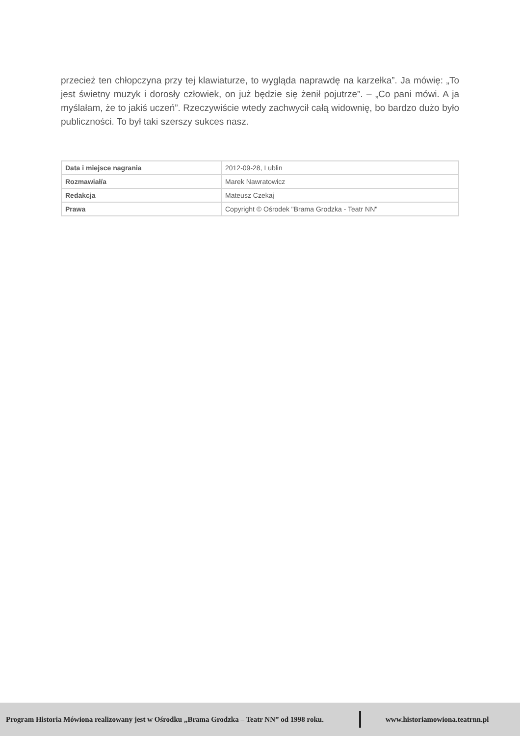przecież ten chłopczyna przy tej klawiaturze, to wygląda naprawdę na karzełka”. Ja mówię: „To jest świetny muzyk i dorosły człowiek, on już będzie się żenił pojutrze”. – „Co pani mówi. A ja myślałam, że to jakiś uczeń”. Rzeczywiście wtedy zachwycił całą widownię, bo bardzo dużo było publiczności. To był taki szerszy sukces nasz.
| Data i miejsce nagrania | 2012-09-28, Lublin |
| Rozmawiał/a | Marek Nawratowicz |
| Redakcja | Mateusz Czekaj |
| Prawa | Copyright © Ośrodek "Brama Grodzka - Teatr NN" |
Program Historia Mówiona realizowany jest w Ośrodku „Brama Grodzka – Teatr NN” od 1998 roku. www.historiamowiona.teatrnn.pl